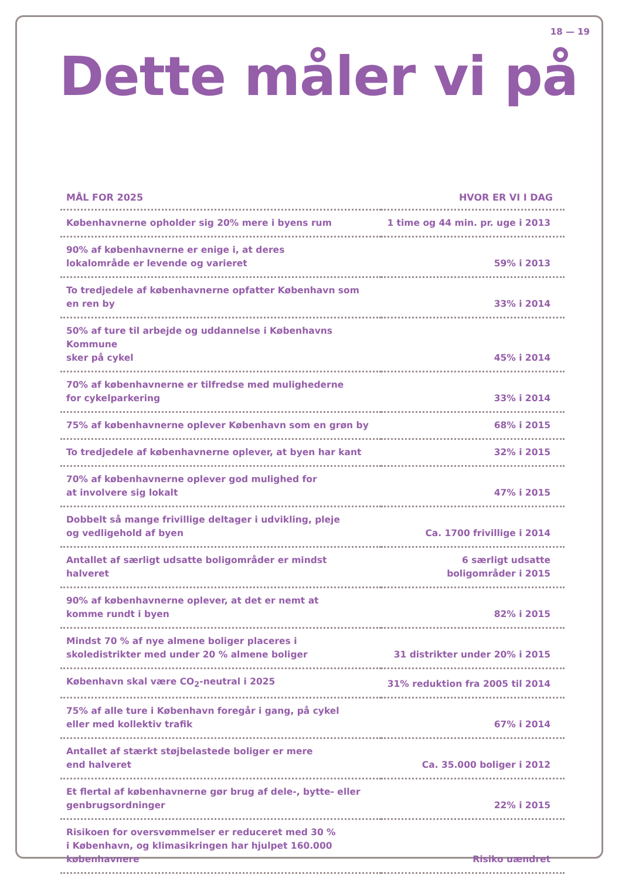18 — 19
Dette måler vi på
| MÅL FOR 2025 | HVOR ER VI I DAG |
| --- | --- |
| Københavnerne opholder sig 20% mere i byens rum | 1 time og 44 min. pr. uge i 2013 |
| 90% af københavnerne er enige i, at deres lokalområde er levende og varieret | 59% i 2013 |
| To tredjedele af københavnerne opfatter København som en ren by | 33% i 2014 |
| 50% af ture til arbejde og uddannelse i Københavns Kommune sker på cykel | 45% i 2014 |
| 70% af københavnerne er tilfredse med mulighederne for cykelparkering | 33% i 2014 |
| 75% af københavnerne oplever København som en grøn by | 68% i 2015 |
| To tredjedele af københavnerne oplever, at byen har kant | 32% i 2015 |
| 70% af københavnerne oplever god mulighed for at involvere sig lokalt | 47% i 2015 |
| Dobbelt så mange frivillige deltager i udvikling, pleje og vedligehold af byen | Ca. 1700 frivillige i 2014 |
| Antallet af særligt udsatte boligområder er mindst halveret | 6 særligt udsatte boligområder i 2015 |
| 90% af københavnerne oplever, at det er nemt at komme rundt i byen | 82% i 2015 |
| Mindst 70 % af nye almene boliger placeres i skoledistrikter med under 20 % almene boliger | 31 distrikter under 20% i 2015 |
| København skal være CO<sub>2</sub>-neutral i 2025 | 31% reduktion fra 2005 til 2014 |
| 75% af alle ture i København foregår i gang, på cykel eller med kollektiv trafik | 67% i 2014 |
| Antallet af stærkt støjbelastede boliger er mere end halveret | Ca. 35.000 boliger i 2012 |
| Et flertal af københavnerne gør brug af dele-, bytte- eller genbrugsordninger | 22% i 2015 |
| Risikoen for oversvømmelser er reduceret med 30 % i København, og klimasikringen har hjulpet 160.000 københavnere | Risiko uændret |